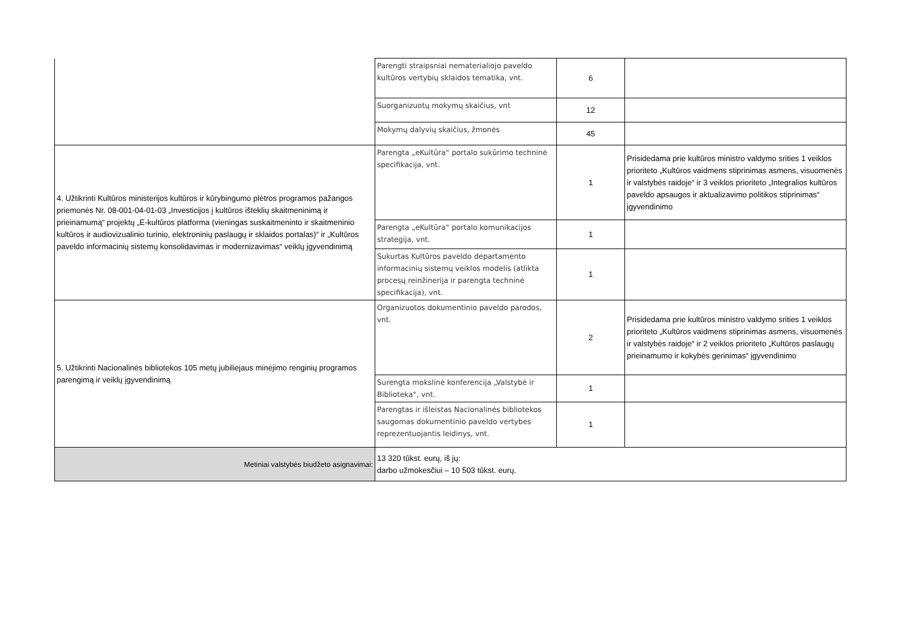| | Parengti straipsniai nematerialiojo paveldo kultūros vertybių sklaidos tematika, vnt. | 6 | |
| | Suorganizuotų mokymų skaičius, vnt | 12 | |
| | Mokymų dalyvių skaičius, žmonės | 45 | |
| 4. Užtikrinti Kultūros ministerijos kultūros ir kūrybingumo plėtros programos pažangos priemonės Nr. 08-001-04-01-03 „Investicijos į kultūros išteklių skaitmeninimą ir prieinamumą“ projektų „E-kultūros platforma (vieningas suskaitmeninto ir skaitmeninio kultūros ir audiovizualinio turinio, elektroninių paslaugų ir sklaidos portalas)“ ir „Kultūros paveldo informacinių sistemų konsolidavimas ir modernizavimas“ veiklų įgyvendinimą | Parengta „eKultūra“ portalo sukūrimo techninė specifikacija, vnt. | 1 | Prisidedama prie kultūros ministro valdymo srities 1 veiklos prioriteto „Kultūros vaidmens stiprinimas asmens, visuomenės ir valstybės raidoje“ ir 3 veiklos prioriteto „Integralios kultūros paveldo apsaugos ir aktualizavimo politikos stiprinimas“ įgyvendinimo |
| | Parengta „eKultūra“ portalo komunikacijos strategija, vnt. | 1 | |
| | Sukurtas Kultūros paveldo departamento informacinių sistemų veiklos modelis (atlikta procesų reinžinerija ir parengta techninė specifikacija), vnt. | 1 | |
| 5. Užtikrinti Nacionalinės bibliotekos 105 metų jubiliejaus minėjimo renginių programos parengimą ir veiklų įgyvendinimą | Organizuotos dokumentinio paveldo parodos, vnt. | 2 | Prisidedama prie kultūros ministro valdymo srities 1 veiklos prioriteto „Kultūros vaidmens stiprinimas asmens, visuomenės ir valstybės raidoje“ ir 2 veiklos prioriteto „Kultūros paslaugų prieinamumo ir kokybės gerinimas“ įgyvendinimo |
| | Surengta mokslinė konferencija „Valstybė ir Biblioteka“, vnt. | 1 | |
| | Parengtas ir išleistas Nacionalinės bibliotekos saugomas dokumentinio paveldo vertybes reprezentuojantis leidinys, vnt. | 1 | |
| Metiniai valstybės biudžeto asignavimai: | 13 320 tūkst. eurų, iš jų: darbo užmokesčiui – 10 503 tūkst. eurų. | | |